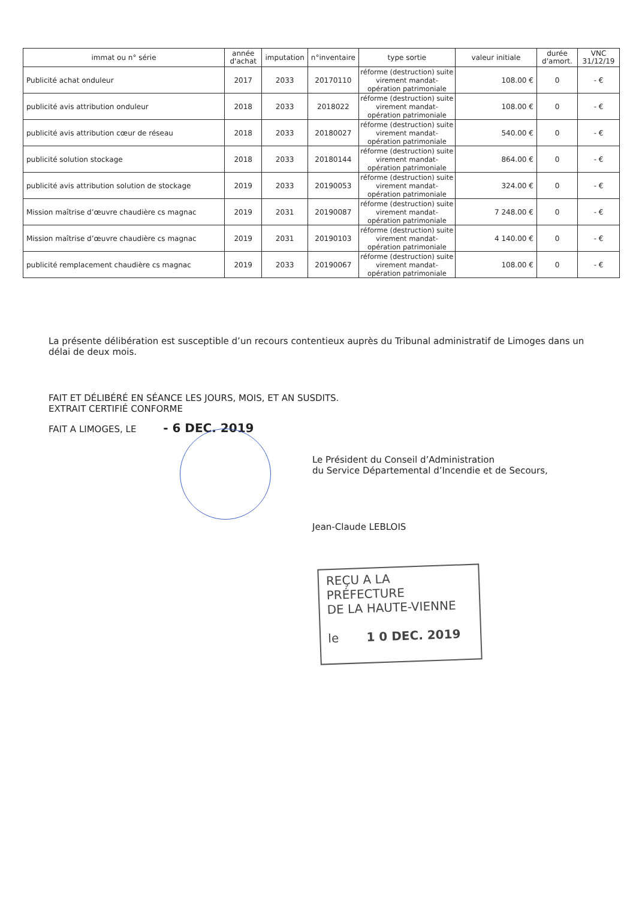| immat ou n° série | année d'achat | imputation | n°inventaire | type sortie | valeur initiale | durée d'amort. | VNC 31/12/19 |
| --- | --- | --- | --- | --- | --- | --- | --- |
| Publicité achat onduleur | 2017 | 2033 | 20170110 | réforme (destruction) suite virement mandat- opération patrimoniale | 108.00 € | 0 | - € |
| publicité avis attribution onduleur | 2018 | 2033 | 2018022 | réforme (destruction) suite virement mandat- opération patrimoniale | 108.00 € | 0 | - € |
| publicité avis attribution cœur de réseau | 2018 | 2033 | 20180027 | réforme (destruction) suite virement mandat- opération patrimoniale | 540.00 € | 0 | - € |
| publicité solution stockage | 2018 | 2033 | 20180144 | réforme (destruction) suite virement mandat- opération patrimoniale | 864.00 € | 0 | - € |
| publicité avis attribution solution de stockage | 2019 | 2033 | 20190053 | réforme (destruction) suite virement mandat- opération patrimoniale | 324.00 € | 0 | - € |
| Mission maîtrise d’œuvre chaudière cs magnac | 2019 | 2031 | 20190087 | réforme (destruction) suite virement mandat- opération patrimoniale | 7 248.00 € | 0 | - € |
| Mission maîtrise d’œuvre chaudière cs magnac | 2019 | 2031 | 20190103 | réforme (destruction) suite virement mandat- opération patrimoniale | 4 140.00 € | 0 | - € |
| publicité remplacement chaudière cs magnac | 2019 | 2033 | 20190067 | réforme (destruction) suite virement mandat- opération patrimoniale | 108.00 € | 0 | - € |
La présente délibération est susceptible d’un recours contentieux auprès du Tribunal administratif de Limoges dans un délai de deux mois.
FAIT ET DÉLIBÉRÉ EN SÉANCE LES JOURS, MOIS, ET AN SUSDITS.
EXTRAIT CERTIFIÉ CONFORME
FAIT A LIMOGES, LE - 6 DEC. 2019
Le Président du Conseil d’Administration
du Service Départemental d’Incendie et de Secours,
Jean-Claude LEBLOIS
REÇU A LA PRÉFECTURE
DE LA HAUTE-VIENNE
le 1 0 DEC. 2019